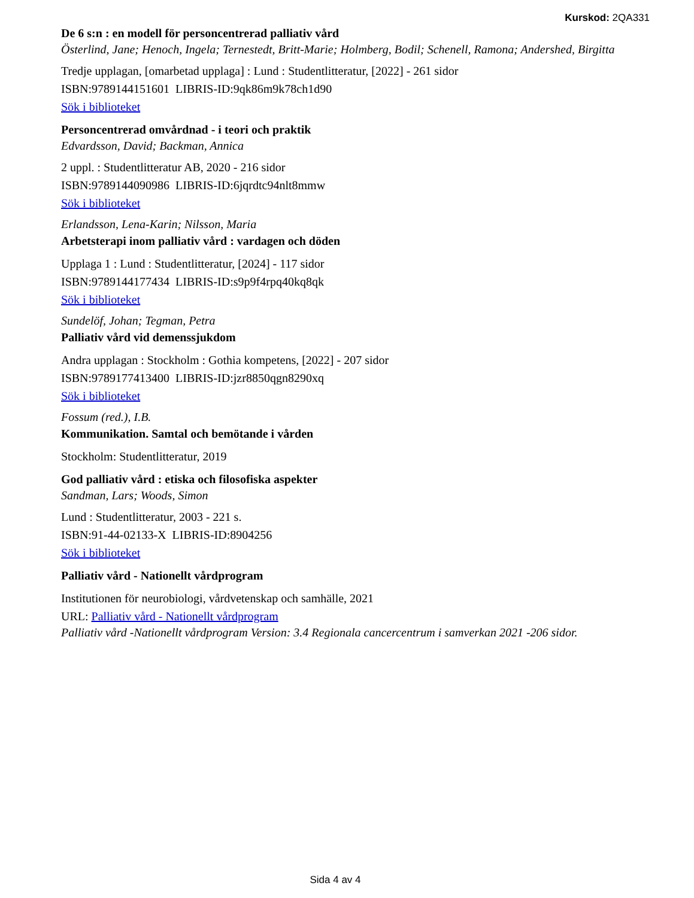Kurskod: 2QA331
De 6 s:n : en modell för personcentrerad palliativ vård
Österlind, Jane; Henoch, Ingela; Ternestedt, Britt-Marie; Holmberg, Bodil; Schenell, Ramona; Andershed, Birgitta
Tredje upplagan, [omarbetad upplaga] : Lund : Studentlitteratur, [2022] - 261 sidor
ISBN:9789144151601 LIBRIS-ID:9qk86m9k78ch1d90
Sök i biblioteket
Personcentrerad omvårdnad - i teori och praktik
Edvardsson, David; Backman, Annica
2 uppl. : Studentlitteratur AB, 2020 - 216 sidor
ISBN:9789144090986 LIBRIS-ID:6jqrdtc94nlt8mmw
Sök i biblioteket
Erlandsson, Lena-Karin; Nilsson, Maria
Arbetsterapi inom palliativ vård : vardagen och döden
Upplaga 1 : Lund : Studentlitteratur, [2024] - 117 sidor
ISBN:9789144177434 LIBRIS-ID:s9p9f4rpq40kq8qk
Sök i biblioteket
Sundelöf, Johan; Tegman, Petra
Palliativ vård vid demenssjukdom
Andra upplagan : Stockholm : Gothia kompetens, [2022] - 207 sidor
ISBN:9789177413400 LIBRIS-ID:jzr8850qgn8290xq
Sök i biblioteket
Fossum (red.), I.B.
Kommunikation. Samtal och bemötande i vården
Stockholm: Studentlitteratur, 2019
God palliativ vård : etiska och filosofiska aspekter
Sandman, Lars; Woods, Simon
Lund : Studentlitteratur, 2003 - 221 s.
ISBN:91-44-02133-X LIBRIS-ID:8904256
Sök i biblioteket
Palliativ vård - Nationellt vårdprogram
Institutionen för neurobiologi, vårdvetenskap och samhälle, 2021
URL: Palliativ vård - Nationellt vårdprogram
Palliativ vård -Nationellt vårdprogram Version: 3.4 Regionala cancercentrum i samverkan 2021 -206 sidor.
Sida 4 av 4